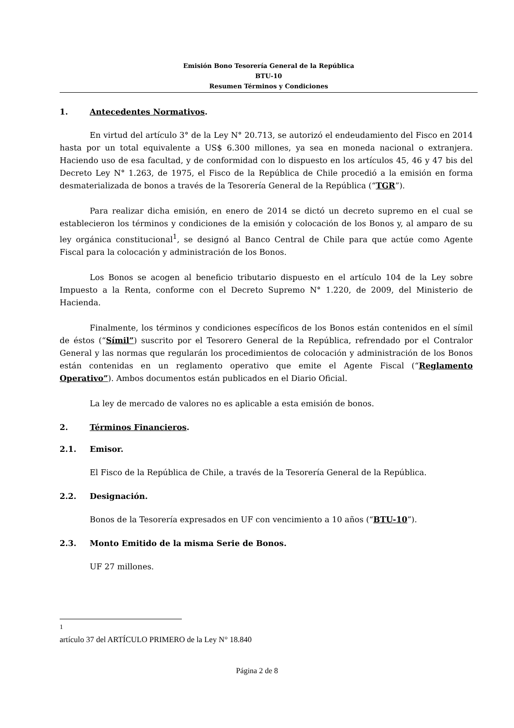Emisión Bono Tesorería General de la República
BTU-10
Resumen Términos y Condiciones
1. Antecedentes Normativos.
En virtud del artículo 3° de la Ley N° 20.713, se autorizó el endeudamiento del Fisco en 2014 hasta por un total equivalente a US$ 6.300 millones, ya sea en moneda nacional o extranjera. Haciendo uso de esa facultad, y de conformidad con lo dispuesto en los artículos 45, 46 y 47 bis del Decreto Ley N° 1.263, de 1975, el Fisco de la República de Chile procedió a la emisión en forma desmaterializada de bonos a través de la Tesorería General de la República (“TGR”).
Para realizar dicha emisión, en enero de 2014 se dictó un decreto supremo en el cual se establecieron los términos y condiciones de la emisión y colocación de los Bonos y, al amparo de su ley orgánica constitucional<sup>1</sup>, se designó al Banco Central de Chile para que actúe como Agente Fiscal para la colocación y administración de los Bonos.
Los Bonos se acogen al beneficio tributario dispuesto en el artículo 104 de la Ley sobre Impuesto a la Renta, conforme con el Decreto Supremo N° 1.220, de 2009, del Ministerio de Hacienda.
Finalmente, los términos y condiciones específicos de los Bonos están contenidos en el símil de éstos (“Símil”) suscrito por el Tesorero General de la República, refrendado por el Contralor General y las normas que regularán los procedimientos de colocación y administración de los Bonos están contenidas en un reglamento operativo que emite el Agente Fiscal (“Reglamento Operativo”). Ambos documentos están publicados en el Diario Oficial.
La ley de mercado de valores no es aplicable a esta emisión de bonos.
2. Términos Financieros.
2.1. Emisor.
El Fisco de la República de Chile, a través de la Tesorería General de la República.
2.2. Designación.
Bonos de la Tesorería expresados en UF con vencimiento a 10 años (“BTU-10”).
2.3. Monto Emitido de la misma Serie de Bonos.
UF 27 millones.
<sup>1</sup> artículo 37 del ARTÍCULO PRIMERO de la Ley N° 18.840
Página 2 de 8